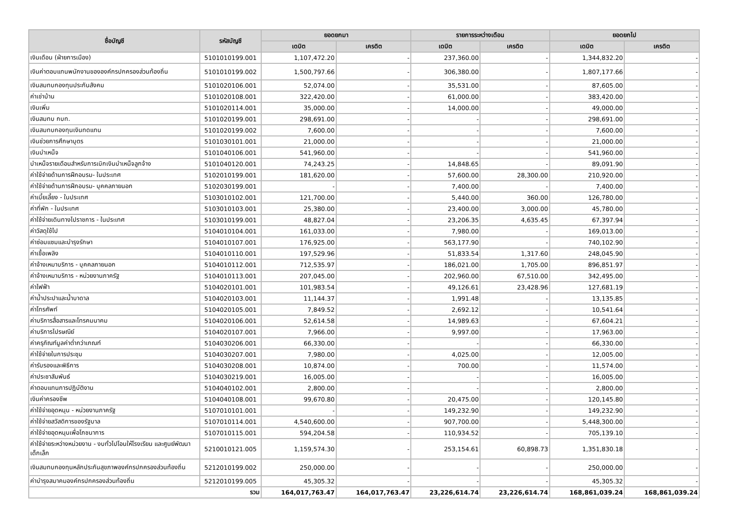| ชื่อบัญชี | รหัสบัญชี | ยอดยกมา | | รายการระหว่างเดือน | | ยอดยกไป | |
| --- | --- | --- | --- | --- | --- | --- | --- |
| | | เดบิต | เครดิต | เดบิต | เครดิต | เดบิต | เครดิต |
| เงินเดือน (ฝ่ายการเมือง) | 5101010199.001 | 1,107,472.20 | - | 237,360.00 | - | 1,344,832.20 | - |
| เงินค่าตอบแทนพนักงานขององค์กรปกครองส่วนท้องถิ่น | 5101010199.002 | 1,500,797.66 | - | 306,380.00 | - | 1,807,177.66 | - |
| เงินสมทบกองทุนประกันสังคม | 5101020106.001 | 52,074.00 | - | 35,531.00 | - | 87,605.00 | - |
| ค่าเช่าบ้าน | 5101020108.001 | 322,420.00 | - | 61,000.00 | - | 383,420.00 | - |
| เงินเพิ่ม | 5101020114.001 | 35,000.00 | - | 14,000.00 | - | 49,000.00 | - |
| เงินสมทบ กบท. | 5101020199.001 | 298,691.00 | - | - | - | 298,691.00 | - |
| เงินสมทบกองทุนเงินทดแทน | 5101020199.002 | 7,600.00 | - | - | - | 7,600.00 | - |
| เงินช่วยการศึกษาบุตร | 5101030101.001 | 21,000.00 | - | - | - | 21,000.00 | - |
| เงินบำเหน็จ | 5101040106.001 | 541,960.00 | - | - | - | 541,960.00 | - |
| บำเหน็จรายเดือนสำหรับการเบิกเงินบำเหน็จลูกจ้าง | 5101040120.001 | 74,243.25 | - | 14,848.65 | - | 89,091.90 | - |
| ค่าใช้จ่ายด้านการฝึกอบรม- ในประเทศ | 5102010199.001 | 181,620.00 | - | 57,600.00 | 28,300.00 | 210,920.00 | - |
| ค่าใช้จ่ายด้านการฝึกอบรม- บุคคลภายนอก | 5102030199.001 | - | - | 7,400.00 | - | 7,400.00 | - |
| ค่าเบี้ยเลี้ยง - ในประเทศ | 5103010102.001 | 121,700.00 | - | 5,440.00 | 360.00 | 126,780.00 | - |
| ค่าที่พัก - ในประเทศ | 5103010103.001 | 25,380.00 | - | 23,400.00 | 3,000.00 | 45,780.00 | - |
| ค่าใช้จ่ายเดินทางไปราชการ - ในประเทศ | 5103010199.001 | 48,827.04 | - | 23,206.35 | 4,635.45 | 67,397.94 | - |
| ค่าวัสดุใช้ไป | 5104010104.001 | 161,033.00 | - | 7,980.00 | - | 169,013.00 | - |
| ค่าซ่อมแซมและบำรุงรักษา | 5104010107.001 | 176,925.00 | - | 563,177.90 | - | 740,102.90 | - |
| ค่าเชื้อเพลิง | 5104010110.001 | 197,529.96 | - | 51,833.54 | 1,317.60 | 248,045.90 | - |
| ค่าจ้างเหมาบริการ - บุคคลภายนอก | 5104010112.001 | 712,535.97 | - | 186,021.00 | 1,705.00 | 896,851.97 | - |
| ค่าจ้างเหมาบริการ - หน่วยงานภาครัฐ | 5104010113.001 | 207,045.00 | - | 202,960.00 | 67,510.00 | 342,495.00 | - |
| ค่าไฟฟ้า | 5104020101.001 | 101,983.54 | - | 49,126.61 | 23,428.96 | 127,681.19 | - |
| ค่าน้ำประปาและน้ำบาดาล | 5104020103.001 | 11,144.37 | - | 1,991.48 | - | 13,135.85 | - |
| ค่าโทรศัพท์ | 5104020105.001 | 7,849.52 | - | 2,692.12 | - | 10,541.64 | - |
| ค่าบริการสื่อสารและโทรคมนาคม | 5104020106.001 | 52,614.58 | - | 14,989.63 | - | 67,604.21 | - |
| ค่าบริการไปรษณีย์ | 5104020107.001 | 7,966.00 | - | 9,997.00 | - | 17,963.00 | - |
| ค่าครุภัณฑ์มูลค่าต่ำกว่าเกณฑ์ | 5104030206.001 | 66,330.00 | - | - | - | 66,330.00 | - |
| ค่าใช้จ่ายในการประชุม | 5104030207.001 | 7,980.00 | - | 4,025.00 | - | 12,005.00 | - |
| ค่ารับรองและพิธีการ | 5104030208.001 | 10,874.00 | - | 700.00 | - | 11,574.00 | - |
| ค่าประชาสัมพันธ์ | 5104030219.001 | 16,005.00 | - | - | - | 16,005.00 | - |
| ค่าตอบแทนการปฏิบัติงาน | 5104040102.001 | 2,800.00 | - | - | - | 2,800.00 | - |
| เงินค่าครองชีพ | 5104040108.001 | 99,670.80 | - | 20,475.00 | - | 120,145.80 | - |
| ค่าใช้จ่ายอุดหนุน - หน่วยงานภาครัฐ | 5107010101.001 | - | - | 149,232.90 | - | 149,232.90 | - |
| ค่าใช้จ่ายสวัสดิการของรัฐบาล | 5107010114.001 | 4,540,600.00 | - | 907,700.00 | - | 5,448,300.00 | - |
| ค่าใช้จ่ายอุดหนุนเพื่อโภชนาการ | 5107010115.001 | 594,204.58 | - | 110,934.52 | - | 705,139.10 | - |
| ค่าใช้จ่ายระหว่างหน่วยงาน - งบทั่วไปโอนให้โรงเรียน และศูนย์พัฒนาเด็กเล็ก | 5210010121.005 | 1,159,574.30 | - | 253,154.61 | 60,898.73 | 1,351,830.18 | - |
| เงินสมทบกองทุนหลักประกันสุขภาพองค์กรปกครองส่วนท้องถิ่น | 5212010199.002 | 250,000.00 | - | - | - | 250,000.00 | - |
| ค่าบำรุงสมาคมองค์กรปกครองส่วนท้องถิ่น | 5212010199.005 | 45,305.32 | - | - | - | 45,305.32 | - |
| รวม | | 164,017,763.47 | 164,017,763.47 | 23,226,614.74 | 23,226,614.74 | 168,861,039.24 | 168,861,039.24 |